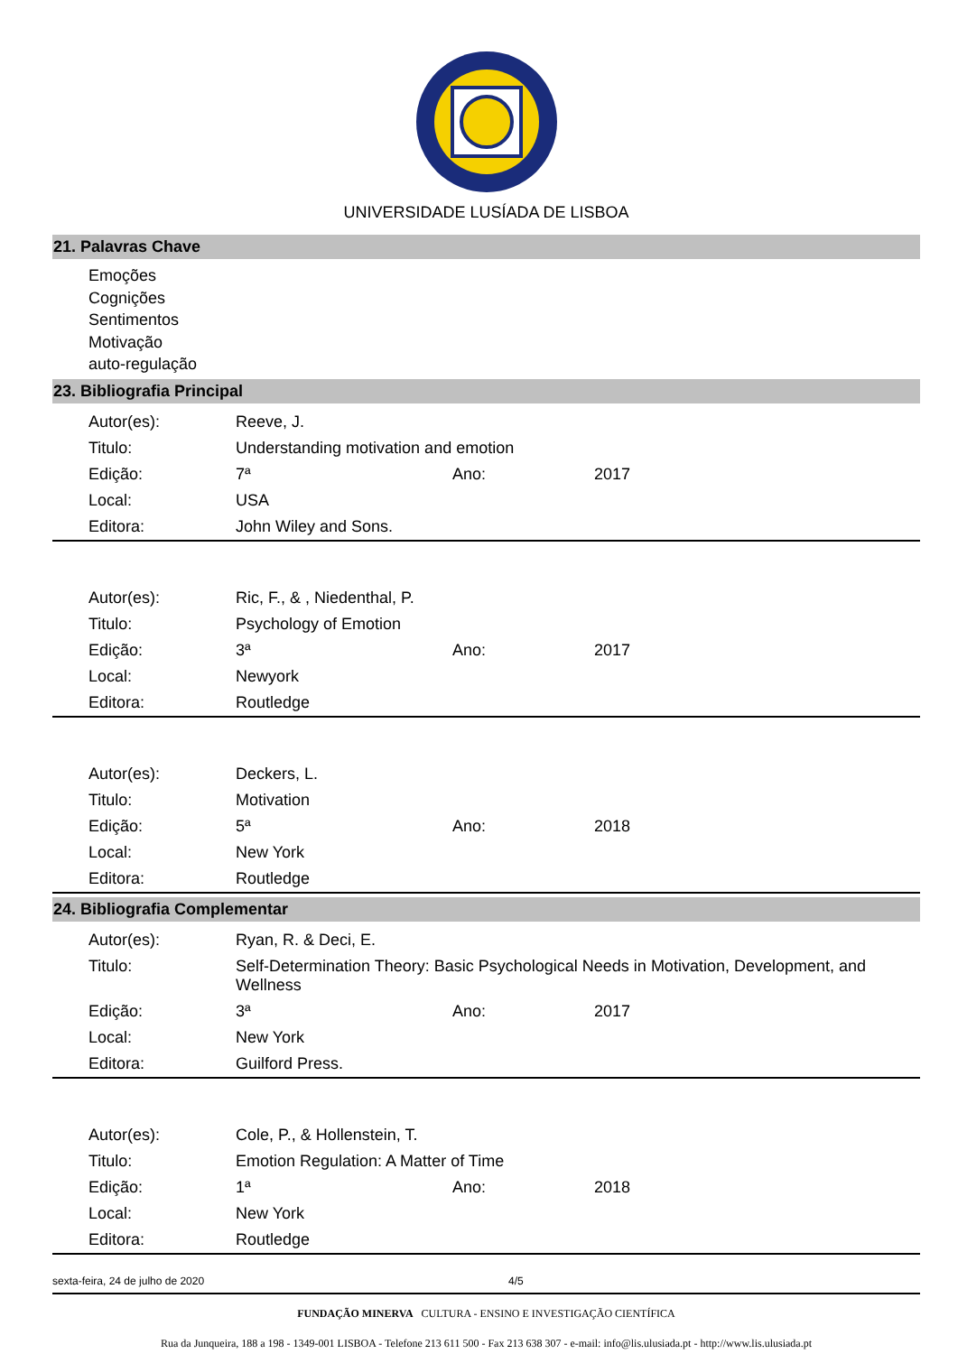UNIVERSIDADE LUSÍADA DE LISBOA
21. Palavras Chave
Emoções
Cognições
Sentimentos
Motivação
auto-regulação
23. Bibliografia Principal
| Autor(es): | Reeve, J. | | |
| Titulo: | Understanding motivation and emotion | | |
| Edição: | 7ª | Ano: | 2017 |
| Local: | USA | | |
| Editora: | John Wiley and Sons. | | |
| Autor(es): | Ric, F., & , Niedenthal, P. | | |
| Titulo: | Psychology of Emotion | | |
| Edição: | 3ª | Ano: | 2017 |
| Local: | Newyork | | |
| Editora: | Routledge | | |
| Autor(es): | Deckers, L. | | |
| Titulo: | Motivation | | |
| Edição: | 5ª | Ano: | 2018 |
| Local: | New York | | |
| Editora: | Routledge | | |
24. Bibliografia Complementar
| Autor(es): | Ryan, R. & Deci, E. | | |
| Titulo: | Self-Determination Theory: Basic Psychological Needs in Motivation, Development, and Wellness | | |
| Edição: | 3ª | Ano: | 2017 |
| Local: | New York | | |
| Editora: | Guilford Press. | | |
| Autor(es): | Cole, P., & Hollenstein, T. | | |
| Titulo: | Emotion Regulation: A Matter of Time | | |
| Edição: | 1ª | Ano: | 2018 |
| Local: | New York | | |
| Editora: | Routledge | | |
sexta-feira, 24 de julho de 2020 4/5
FUNDAÇÃO MINERVA CULTURA - ENSINO E INVESTIGAÇÃO CIENTÍFICA
Rua da Junqueira, 188 a 198 - 1349-001 LISBOA - Telefone 213 611 500 - Fax 213 638 307 - e-mail: info@lis.ulusiada.pt - http://www.lis.ulusiada.pt